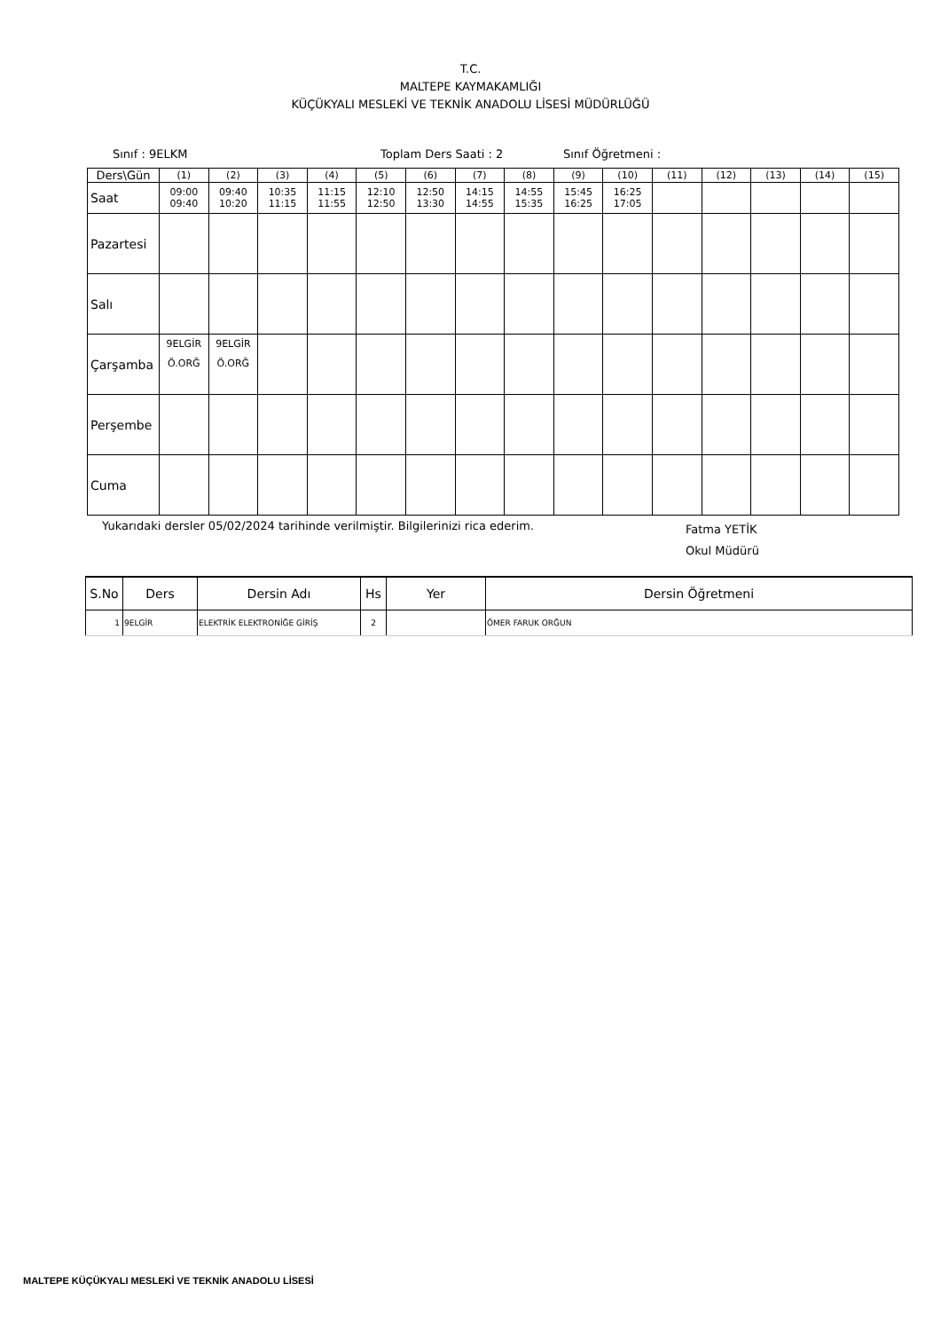T.C.
MALTEPE KAYMAKAMLIĞI
KÜÇÜKYALI MESLEKİ VE TEKNİK ANADOLU LİSESİ MÜDÜRLÜĞÜ
Sınıf : 9ELKM Toplam Ders Saati : 2 Sınıf Öğretmeni :
| Ders\Gün | (1) | (2) | (3) | (4) | (5) | (6) | (7) | (8) | (9) | (10) | (11) | (12) | (13) | (14) | (15) |
| Saat | 09:00 09:40 | 09:40 10:20 | 10:35 11:15 | 11:15 11:55 | 12:10 12:50 | 12:50 13:30 | 14:15 14:55 | 14:55 15:35 | 15:45 16:25 | 16:25 17:05 | | | | | |
| Pazartesi | | | | | | | | | | | | | | | |
| Salı | | | | | | | | | | | | | | | |
| Çarşamba | 9ELGİR Ö.ORĞ | 9ELGİR Ö.ORĞ | | | | | | | | | | | | | |
| Perşembe | | | | | | | | | | | | | | | |
| Cuma | | | | | | | | | | | | | | | |
Yukarıdaki dersler 05/02/2024 tarihinde verilmiştir. Bilgilerinizi rica ederim. Fatma YETİK
Okul Müdürü
| S.No | Ders | Dersin Adı | Hs | Yer | Dersin Öğretmeni |
| --- | --- | --- | --- | --- | --- |
| 1 | 9ELGİR | ELEKTRİK ELEKTRONİĞE GİRİŞ | 2 | | ÖMER FARUK ORĞUN |
MALTEPE KÜÇÜKYALI MESLEKİ VE TEKNİK ANADOLU LİSESİ